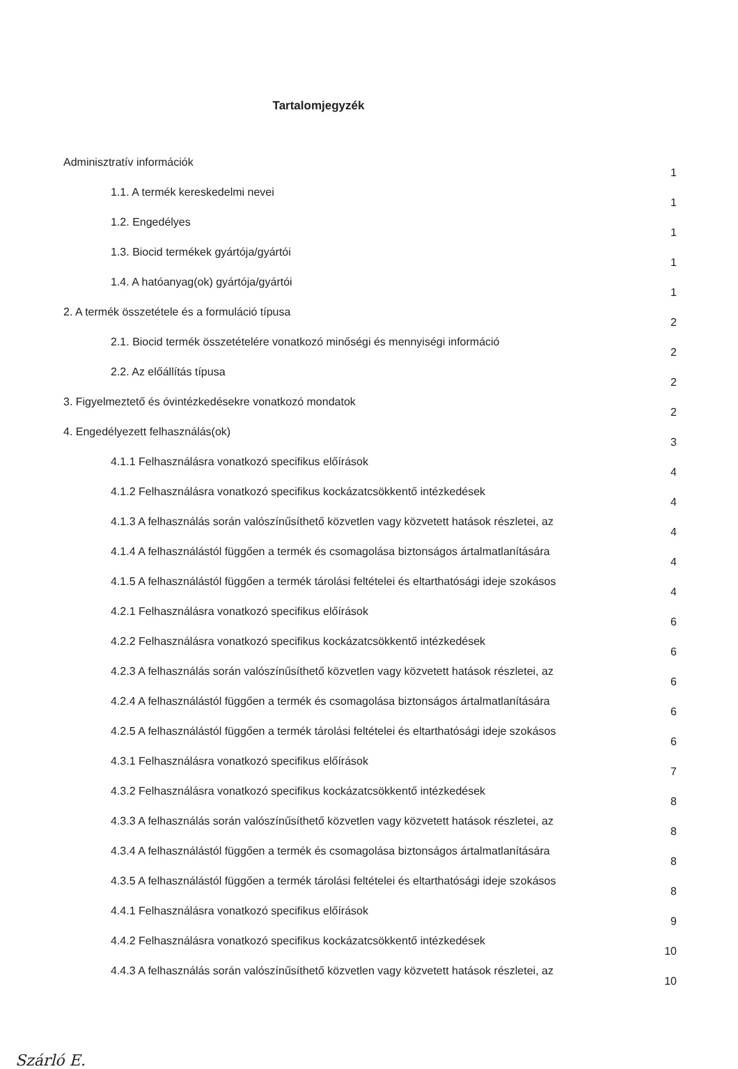Tartalomjegyzék
Adminisztratív információk
1
1.1. A termék kereskedelmi nevei
1
1.2. Engedélyes
1
1.3. Biocid termékek gyártója/gyártói
1
1.4. A hatóanyag(ok) gyártója/gyártói
1
2. A termék összetétele és a formuláció típusa
2
2.1. Biocid termék összetételére vonatkozó minőségi és mennyiségi információ
2
2.2. Az előállítás típusa
2
3. Figyelmeztető és óvintézkedésekre vonatkozó mondatok
2
4. Engedélyezett felhasználás(ok)
3
4.1.1 Felhasználásra vonatkozó specifikus előírások
4
4.1.2 Felhasználásra vonatkozó specifikus kockázatcsökkentő intézkedések
4
4.1.3 A felhasználás során valószínűsíthető közvetlen vagy közvetett hatások részletei, az
4
4.1.4 A felhasználástól függően a termék és csomagolása biztonságos ártalmatlanítására
4
4.1.5 A felhasználástól függően a termék tárolási feltételei és eltarthatósági ideje szokásos
4
4.2.1 Felhasználásra vonatkozó specifikus előírások
6
4.2.2 Felhasználásra vonatkozó specifikus kockázatcsökkentő intézkedések
6
4.2.3 A felhasználás során valószínűsíthető közvetlen vagy közvetett hatások részletei, az
6
4.2.4 A felhasználástól függően a termék és csomagolása biztonságos ártalmatlanítására
6
4.2.5 A felhasználástól függően a termék tárolási feltételei és eltarthatósági ideje szokásos
6
4.3.1 Felhasználásra vonatkozó specifikus előírások
7
4.3.2 Felhasználásra vonatkozó specifikus kockázatcsökkentő intézkedések
8
4.3.3 A felhasználás során valószínűsíthető közvetlen vagy közvetett hatások részletei, az
8
4.3.4 A felhasználástól függően a termék és csomagolása biztonságos ártalmatlanítására
8
4.3.5 A felhasználástól függően a termék tárolási feltételei és eltarthatósági ideje szokásos
8
4.4.1 Felhasználásra vonatkozó specifikus előírások
9
4.4.2 Felhasználásra vonatkozó specifikus kockázatcsökkentő intézkedések
10
4.4.3 A felhasználás során valószínűsíthető közvetlen vagy közvetett hatások részletei, az
10
Szárló E.